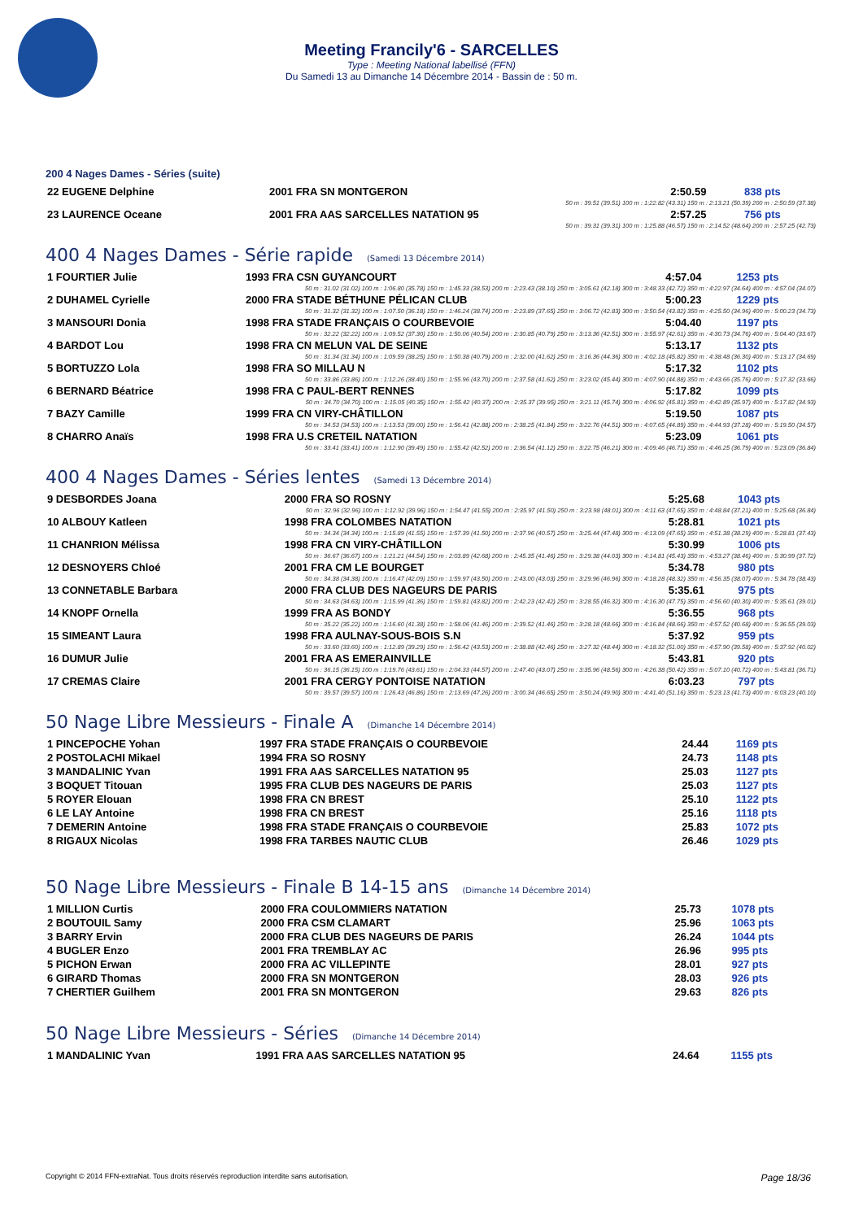Meeting Francily'6 - SARCELLES
Type : Meeting National labellisé (FFN)
Du Samedi 13 au Dimanche 14 Décembre 2014 - Bassin de : 50 m.
200 4 Nages Dames - Séries (suite)
| 22 EUGENE Delphine | 2001 FRA SN MONTGERON | 2:50.59 | 838 pts |
| 50 m : 39.51 (39.51) 100 m : 1:22.82 (43.31) 150 m : 2:13.21 (50.39) 200 m : 2:50.59 (37.38) | | | |
| 23 LAURENCE Oceane | 2001 FRA AAS SARCELLES NATATION 95 | 2:57.25 | 756 pts |
| 50 m : 39.31 (39.31) 100 m : 1:25.88 (46.57) 150 m : 2:14.52 (48.64) 200 m : 2:57.25 (42.73) | | | |
400 4 Nages Dames - Série rapide (Samedi 13 Décembre 2014)
| 1 FOURTIER Julie | 1993 FRA CSN GUYANCOURT | 4:57.04 | 1253 pts |
| 50 m : 31.02 (31.02) 100 m : 1:06.80 (35.78) 150 m : 1:45.33 (38.53) 200 m : 2:23.43 (38.10) 250 m : 3:05.61 (42.18) 300 m : 3:48.33 (42.72) 350 m : 4:22.97 (34.64) 400 m : 4:57.04 (34.07) | | | |
| 2 DUHAMEL Cyrielle | 2000 FRA STADE BÉTHUNE PÉLICAN CLUB | 5:00.23 | 1229 pts |
| 50 m : 31.32 (31.32) 100 m : 1:07.50 (36.18) 150 m : 1:46.24 (38.74) 200 m : 2:23.89 (37.65) 250 m : 3:06.72 (42.83) 300 m : 3:50.54 (43.82) 350 m : 4:25.50 (34.96) 400 m : 5:00.23 (34.73) | | | |
| 3 MANSOURI Donia | 1998 FRA STADE FRANÇAIS O COURBEVOIE | 5:04.40 | 1197 pts |
| 50 m : 32.22 (32.22) 100 m : 1:09.52 (37.30) 150 m : 1:50.06 (40.54) 200 m : 2:30.85 (40.79) 250 m : 3:13.36 (42.51) 300 m : 3:55.97 (42.61) 350 m : 4:30.73 (34.76) 400 m : 5:04.40 (33.67) | | | |
| 4 BARDOT Lou | 1998 FRA CN MELUN VAL DE SEINE | 5:13.17 | 1132 pts |
| 50 m : 31.34 (31.34) 100 m : 1:09.59 (38.25) 150 m : 1:50.38 (40.79) 200 m : 2:32.00 (41.62) 250 m : 3:16.36 (44.36) 300 m : 4:02.18 (45.82) 350 m : 4:38.48 (36.30) 400 m : 5:13.17 (34.69) | | | |
| 5 BORTUZZO Lola | 1998 FRA SO MILLAU N | 5:17.32 | 1102 pts |
| 50 m : 33.86 (33.86) 100 m : 1:12.26 (38.40) 150 m : 1:55.96 (43.70) 200 m : 2:37.58 (41.62) 250 m : 3:23.02 (45.44) 300 m : 4:07.90 (44.88) 350 m : 4:43.66 (35.76) 400 m : 5:17.32 (33.66) | | | |
| 6 BERNARD Béatrice | 1998 FRA C PAUL-BERT RENNES | 5:17.82 | 1099 pts |
| 50 m : 34.70 (34.70) 100 m : 1:15.05 (40.35) 150 m : 1:55.42 (40.37) 200 m : 2:35.37 (39.95) 250 m : 3:21.11 (45.74) 300 m : 4:06.92 (45.81) 350 m : 4:42.89 (35.97) 400 m : 5:17.82 (34.93) | | | |
| 7 BAZY Camille | 1999 FRA CN VIRY-CHÂTILLON | 5:19.50 | 1087 pts |
| 50 m : 34.53 (34.53) 100 m : 1:13.53 (39.00) 150 m : 1:56.41 (42.88) 200 m : 2:38.25 (41.84) 250 m : 3:22.76 (44.51) 300 m : 4:07.65 (44.89) 350 m : 4:44.93 (37.28) 400 m : 5:19.50 (34.57) | | | |
| 8 CHARRO Anaïs | 1998 FRA U.S CRETEIL NATATION | 5:23.09 | 1061 pts |
| 50 m : 33.41 (33.41) 100 m : 1:12.90 (39.49) 150 m : 1:55.42 (42.52) 200 m : 2:36.54 (41.12) 250 m : 3:22.75 (46.21) 300 m : 4:09.46 (46.71) 350 m : 4:46.25 (36.79) 400 m : 5:23.09 (36.84) | | | |
400 4 Nages Dames - Séries lentes (Samedi 13 Décembre 2014)
| 9 DESBORDES Joana | 2000 FRA SO ROSNY | 5:25.68 | 1043 pts |
| 50 m : 32.96 (32.96) 100 m : 1:12.92 (39.96) 150 m : 1:54.47 (41.55) 200 m : 2:35.97 (41.50) 250 m : 3:23.98 (48.01) 300 m : 4:11.63 (47.65) 350 m : 4:48.84 (37.21) 400 m : 5:25.68 (36.84) | | | |
| 10 ALBOUY Katleen | 1998 FRA COLOMBES NATATION | 5:28.81 | 1021 pts |
| 50 m : 34.34 (34.34) 100 m : 1:15.89 (41.55) 150 m : 1:57.39 (41.50) 200 m : 2:37.96 (40.57) 250 m : 3:25.44 (47.48) 300 m : 4:13.09 (47.65) 350 m : 4:51.38 (38.29) 400 m : 5:28.81 (37.43) | | | |
| 11 CHANRION Mélissa | 1998 FRA CN VIRY-CHÂTILLON | 5:30.99 | 1006 pts |
| 50 m : 36.67 (36.67) 100 m : 1:21.21 (44.54) 150 m : 2:03.89 (42.68) 200 m : 2:45.35 (41.46) 250 m : 3:29.38 (44.03) 300 m : 4:14.81 (45.43) 350 m : 4:53.27 (38.46) 400 m : 5:30.99 (37.72) | | | |
| 12 DESNOYERS Chloé | 2001 FRA CM LE BOURGET | 5:34.78 | 980 pts |
| 50 m : 34.38 (34.38) 100 m : 1:16.47 (42.09) 150 m : 1:59.97 (43.50) 200 m : 2:43.00 (43.03) 250 m : 3:29.96 (46.96) 300 m : 4:18.28 (48.32) 350 m : 4:56.35 (38.07) 400 m : 5:34.78 (38.43) | | | |
| 13 CONNETABLE Barbara | 2000 FRA CLUB DES NAGEURS DE PARIS | 5:35.61 | 975 pts |
| 50 m : 34.63 (34.63) 100 m : 1:15.99 (41.36) 150 m : 1:59.81 (43.82) 200 m : 2:42.23 (42.42) 250 m : 3:28.55 (46.32) 300 m : 4:16.30 (47.75) 350 m : 4:56.60 (40.30) 400 m : 5:35.61 (39.01) | | | |
| 14 KNOPF Ornella | 1999 FRA AS BONDY | 5:36.55 | 968 pts |
| 50 m : 35.22 (35.22) 100 m : 1:16.60 (41.38) 150 m : 1:58.06 (41.46) 200 m : 2:39.52 (41.46) 250 m : 3:28.18 (48.66) 300 m : 4:16.84 (48.66) 350 m : 4:57.52 (40.68) 400 m : 5:36.55 (39.03) | | | |
| 15 SIMEANT Laura | 1998 FRA AULNAY-SOUS-BOIS S.N | 5:37.92 | 959 pts |
| 50 m : 33.60 (33.60) 100 m : 1:12.89 (39.29) 150 m : 1:56.42 (43.53) 200 m : 2:38.88 (42.46) 250 m : 3:27.32 (48.44) 300 m : 4:18.32 (51.00) 350 m : 4:57.90 (39.58) 400 m : 5:37.92 (40.02) | | | |
| 16 DUMUR Julie | 2001 FRA AS EMERAINVILLE | 5:43.81 | 920 pts |
| 50 m : 36.15 (36.15) 100 m : 1:19.76 (43.61) 150 m : 2:04.33 (44.57) 200 m : 2:47.40 (43.07) 250 m : 3:35.96 (48.56) 300 m : 4:26.38 (50.42) 350 m : 5:07.10 (40.72) 400 m : 5:43.81 (36.71) | | | |
| 17 CREMAS Claire | 2001 FRA CERGY PONTOISE NATATION | 6:03.23 | 797 pts |
| 50 m : 39.57 (39.57) 100 m : 1:26.43 (46.86) 150 m : 2:13.69 (47.26) 200 m : 3:00.34 (46.65) 250 m : 3:50.24 (49.90) 300 m : 4:41.40 (51.16) 350 m : 5:23.13 (41.73) 400 m : 6:03.23 (40.10) | | | |
50 Nage Libre Messieurs - Finale A (Dimanche 14 Décembre 2014)
| 1 PINCEPOCHE Yohan | 1997 FRA STADE FRANÇAIS O COURBEVOIE | 24.44 | 1169 pts |
| 2 POSTOLACHI Mikael | 1994 FRA SO ROSNY | 24.73 | 1148 pts |
| 3 MANDALINIC Yvan | 1991 FRA AAS SARCELLES NATATION 95 | 25.03 | 1127 pts |
| 3 BOQUET Titouan | 1995 FRA CLUB DES NAGEURS DE PARIS | 25.03 | 1127 pts |
| 5 ROYER Elouan | 1998 FRA CN BREST | 25.10 | 1122 pts |
| 6 LE LAY Antoine | 1998 FRA CN BREST | 25.16 | 1118 pts |
| 7 DEMERIN Antoine | 1998 FRA STADE FRANÇAIS O COURBEVOIE | 25.83 | 1072 pts |
| 8 RIGAUX Nicolas | 1998 FRA TARBES NAUTIC CLUB | 26.46 | 1029 pts |
50 Nage Libre Messieurs - Finale B 14-15 ans (Dimanche 14 Décembre 2014)
| 1 MILLION Curtis | 2000 FRA COULOMMIERS NATATION | 25.73 | 1078 pts |
| 2 BOUTOUIL Samy | 2000 FRA CSM CLAMART | 25.96 | 1063 pts |
| 3 BARRY Ervin | 2000 FRA CLUB DES NAGEURS DE PARIS | 26.24 | 1044 pts |
| 4 BUGLER Enzo | 2001 FRA TREMBLAY AC | 26.96 | 995 pts |
| 5 PICHON Erwan | 2000 FRA AC VILLEPINTE | 28.01 | 927 pts |
| 6 GIRARD Thomas | 2000 FRA SN MONTGERON | 28.03 | 926 pts |
| 7 CHERTIER Guilhem | 2001 FRA SN MONTGERON | 29.63 | 826 pts |
50 Nage Libre Messieurs - Séries (Dimanche 14 Décembre 2014)
| 1 MANDALINIC Yvan | 1991 FRA AAS SARCELLES NATATION 95 | 24.64 | 1155 pts |
Copyright © 2014 FFN-extraNat. Tous droits réservés reproduction interdite sans autorisation. Page 18/36